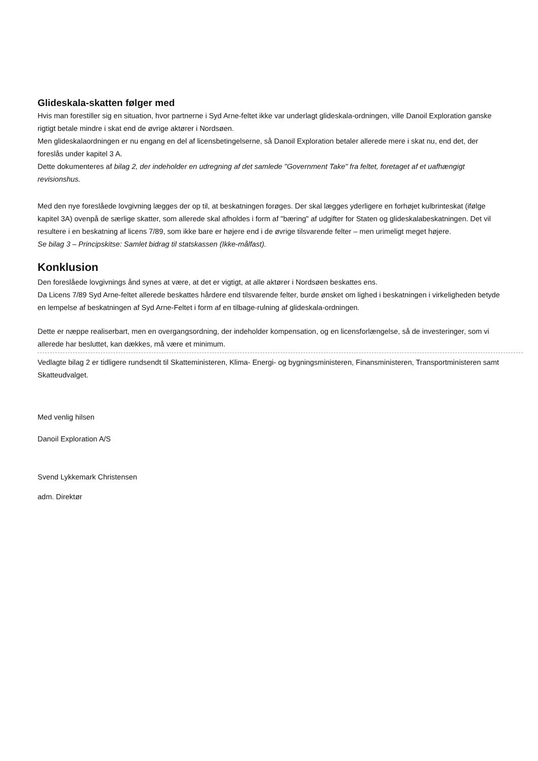Glideskala-skatten følger med
Hvis man forestiller sig en situation, hvor partnerne i Syd Arne-feltet ikke var underlagt glideskala-ordningen, ville Danoil Exploration ganske rigtigt betale mindre i skat end de øvrige aktører i Nordsøen.
Men glideskalaordningen er nu engang en del af licensbetingelserne, så Danoil Exploration betaler allerede mere i skat nu, end det, der foreslås under kapitel 3 A.
Dette dokumenteres af bilag 2, der indeholder en udregning af det samlede "Government Take" fra feltet, foretaget af et uafhængigt revisionshus.
Med den nye foreslåede lovgivning lægges der op til, at beskatningen forøges. Der skal lægges yderligere en forhøjet kulbrinteskat (ifølge kapitel 3A) ovenpå de særlige skatter, som allerede skal afholdes i form af "bæring" af udgifter for Staten og glideskalabeskatningen. Det vil resultere i en beskatning af licens 7/89, som ikke bare er højere end i de øvrige tilsvarende felter – men urimeligt meget højere.
Se bilag 3 – Principskitse: Samlet bidrag til statskassen (Ikke-målfast).
Konklusion
Den foreslåede lovgivnings ånd synes at være, at det er vigtigt, at alle aktører i Nordsøen beskattes ens.
Da Licens 7/89 Syd Arne-feltet allerede beskattes hårdere end tilsvarende felter, burde ønsket om lighed i beskatningen i virkeligheden betyde en lempelse af beskatningen af Syd Arne-Feltet i form af en tilbage-rulning af glideskala-ordningen.
Dette er næppe realiserbart, men en overgangsordning, der indeholder kompensation, og en licensforlængelse, så de investeringer, som vi allerede har besluttet, kan dækkes, må være et minimum.
Vedlagte bilag 2 er tidligere rundsendt til Skatteministeren, Klima- Energi- og bygningsministeren, Finansministeren, Transportministeren samt Skatteudvalget.
Med venlig hilsen
Danoil Exploration A/S
Svend Lykkemark Christensen
adm. Direktør